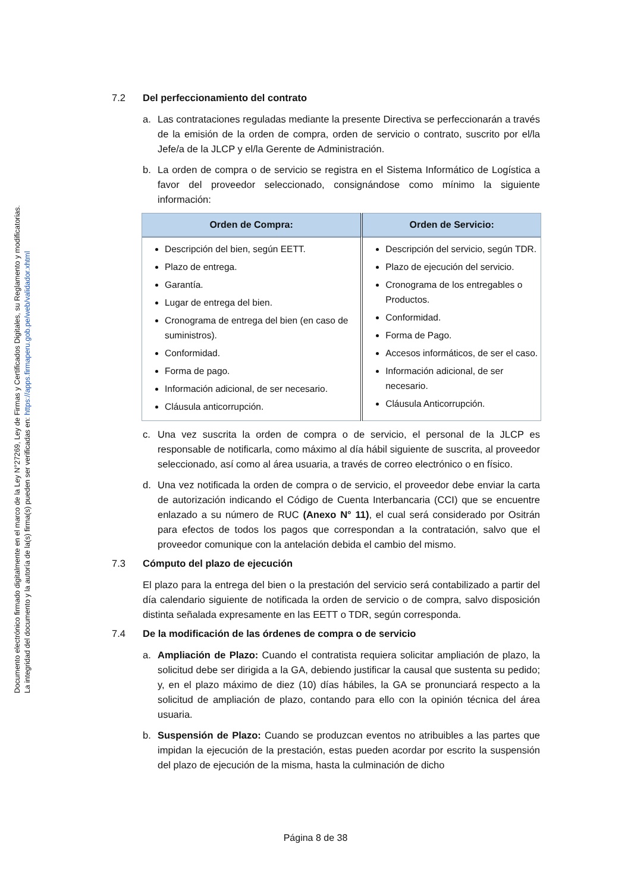Documento electrónico firmado digitalmente en el marco de la Ley N°27269, Ley de Firmas y Certificados Digitales, su Reglamento y modificatorias.
La integridad del documento y la autoría de la(s) firma(s) pueden ser verificadas en: https://apps.firmaperu.gob.pe/web/validador.xhtml
7.2 Del perfeccionamiento del contrato
a. Las contrataciones reguladas mediante la presente Directiva se perfeccionarán a través de la emisión de la orden de compra, orden de servicio o contrato, suscrito por el/la Jefe/a de la JLCP y el/la Gerente de Administración.
b. La orden de compra o de servicio se registra en el Sistema Informático de Logística a favor del proveedor seleccionado, consignándose como mínimo la siguiente información:
| Orden de Compra: | Orden de Servicio: |
| --- | --- |
| Descripción del bien, según EETT. Plazo de entrega. Garantía. Lugar de entrega del bien. Cronograma de entrega del bien (en caso de suministros). Conformidad. Forma de pago. Información adicional, de ser necesario. Cláusula anticorrupción. | Descripción del servicio, según TDR. Plazo de ejecución del servicio. Cronograma de los entregables o Productos. Conformidad. Forma de Pago. Accesos informáticos, de ser el caso. Información adicional, de ser necesario. Cláusula Anticorrupción. |
c. Una vez suscrita la orden de compra o de servicio, el personal de la JLCP es responsable de notificarla, como máximo al día hábil siguiente de suscrita, al proveedor seleccionado, así como al área usuaria, a través de correo electrónico o en físico.
d. Una vez notificada la orden de compra o de servicio, el proveedor debe enviar la carta de autorización indicando el Código de Cuenta Interbancaria (CCI) que se encuentre enlazado a su número de RUC (Anexo N° 11), el cual será considerado por Ositrán para efectos de todos los pagos que correspondan a la contratación, salvo que el proveedor comunique con la antelación debida el cambio del mismo.
7.3 Cómputo del plazo de ejecución
El plazo para la entrega del bien o la prestación del servicio será contabilizado a partir del día calendario siguiente de notificada la orden de servicio o de compra, salvo disposición distinta señalada expresamente en las EETT o TDR, según corresponda.
7.4 De la modificación de las órdenes de compra o de servicio
a. Ampliación de Plazo: Cuando el contratista requiera solicitar ampliación de plazo, la solicitud debe ser dirigida a la GA, debiendo justificar la causal que sustenta su pedido; y, en el plazo máximo de diez (10) días hábiles, la GA se pronunciará respecto a la solicitud de ampliación de plazo, contando para ello con la opinión técnica del área usuaria.
b. Suspensión de Plazo: Cuando se produzcan eventos no atribuibles a las partes que impidan la ejecución de la prestación, estas pueden acordar por escrito la suspensión del plazo de ejecución de la misma, hasta la culminación de dicho
Página 8 de 38